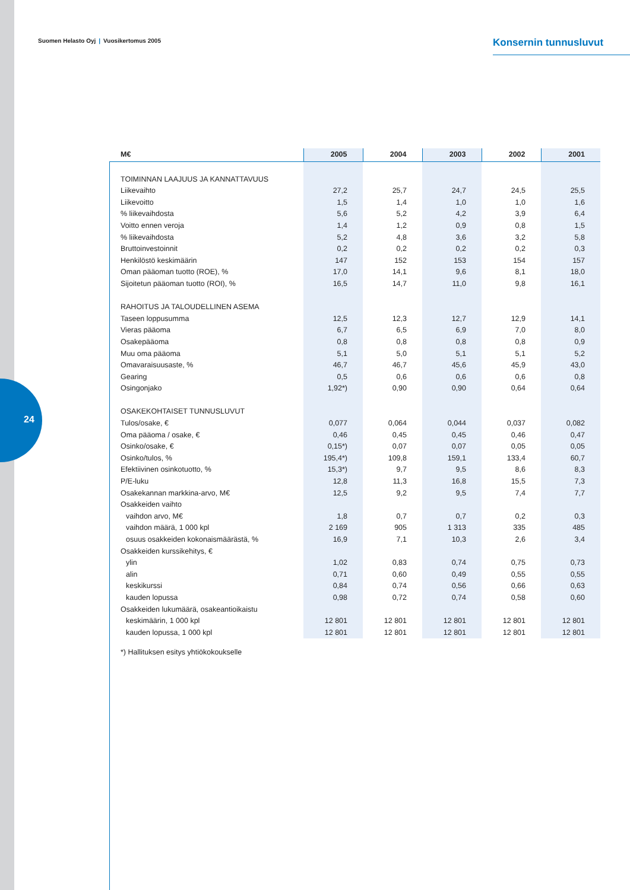24
Suomen Helasto Oyj | Vuosikertomus 2005
Konsernin tunnusluvut
| M€ | 2005 | 2004 | 2003 | 2002 | 2001 |
| --- | --- | --- | --- | --- | --- |
| TOIMINNAN LAAJUUS JA KANNATTAVUUS | | | | | |
| Liikevaihto | 27,2 | 25,7 | 24,7 | 24,5 | 25,5 |
| Liikevoitto | 1,5 | 1,4 | 1,0 | 1,0 | 1,6 |
| % liikevaihdosta | 5,6 | 5,2 | 4,2 | 3,9 | 6,4 |
| Voitto ennen veroja | 1,4 | 1,2 | 0,9 | 0,8 | 1,5 |
| % liikevaihdosta | 5,2 | 4,8 | 3,6 | 3,2 | 5,8 |
| Bruttoinvestoinnit | 0,2 | 0,2 | 0,2 | 0,2 | 0,3 |
| Henkilöstö keskimäärin | 147 | 152 | 153 | 154 | 157 |
| Oman pääoman tuotto (ROE), % | 17,0 | 14,1 | 9,6 | 8,1 | 18,0 |
| Sijoitetun pääoman tuotto (ROI), % | 16,5 | 14,7 | 11,0 | 9,8 | 16,1 |
| RAHOITUS JA TALOUDELLINEN ASEMA | | | | | |
| Taseen loppusumma | 12,5 | 12,3 | 12,7 | 12,9 | 14,1 |
| Vieras pääoma | 6,7 | 6,5 | 6,9 | 7,0 | 8,0 |
| Osakepääoma | 0,8 | 0,8 | 0,8 | 0,8 | 0,9 |
| Muu oma pääoma | 5,1 | 5,0 | 5,1 | 5,1 | 5,2 |
| Omavaraisuusaste, % | 46,7 | 46,7 | 45,6 | 45,9 | 43,0 |
| Gearing | 0,5 | 0,6 | 0,6 | 0,6 | 0,8 |
| Osingonjako | 1,92*) | 0,90 | 0,90 | 0,64 | 0,64 |
| OSAKEKOHTAISET TUNNUSLUVUT | | | | | |
| Tulos/osake, € | 0,077 | 0,064 | 0,044 | 0,037 | 0,082 |
| Oma pääoma / osake, € | 0,46 | 0,45 | 0,45 | 0,46 | 0,47 |
| Osinko/osake, € | 0,15*) | 0,07 | 0,07 | 0,05 | 0,05 |
| Osinko/tulos, % | 195,4*) | 109,8 | 159,1 | 133,4 | 60,7 |
| Efektiivinen osinkotuotto, % | 15,3*) | 9,7 | 9,5 | 8,6 | 8,3 |
| P/E-luku | 12,8 | 11,3 | 16,8 | 15,5 | 7,3 |
| Osakekannan markkina-arvo, M€ | 12,5 | 9,2 | 9,5 | 7,4 | 7,7 |
| Osakkeiden vaihto | | | | | |
| vaihdon arvo, M€ | 1,8 | 0,7 | 0,7 | 0,2 | 0,3 |
| vaihdon määrä, 1 000 kpl | 2 169 | 905 | 1 313 | 335 | 485 |
| osuus osakkeiden kokonaismäärästä, % | 16,9 | 7,1 | 10,3 | 2,6 | 3,4 |
| Osakkeiden kurssikehitys, € | | | | | |
| ylin | 1,02 | 0,83 | 0,74 | 0,75 | 0,73 |
| alin | 0,71 | 0,60 | 0,49 | 0,55 | 0,55 |
| keskikurssi | 0,84 | 0,74 | 0,56 | 0,66 | 0,63 |
| kauden lopussa | 0,98 | 0,72 | 0,74 | 0,58 | 0,60 |
| Osakkeiden lukumäärä, osakeantioikaistu | | | | | |
| keskimäärin, 1 000 kpl | 12 801 | 12 801 | 12 801 | 12 801 | 12 801 |
| kauden lopussa, 1 000 kpl | 12 801 | 12 801 | 12 801 | 12 801 | 12 801 |
*) Hallituksen esitys yhtiökokoukselle